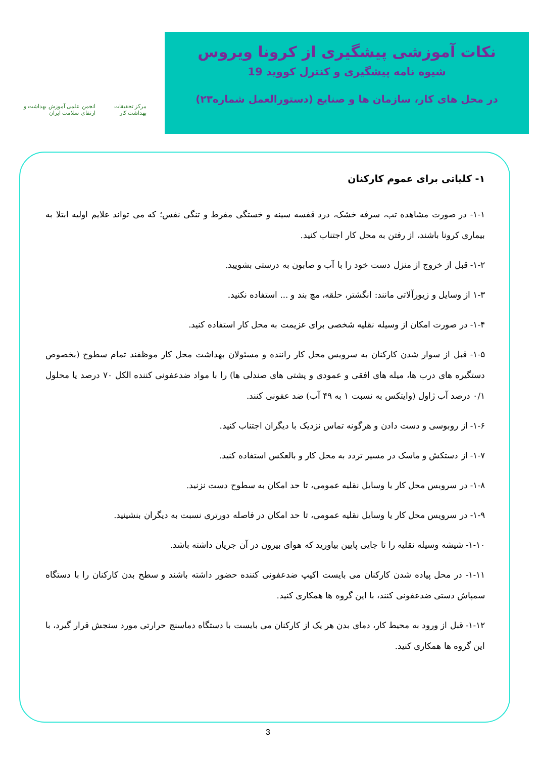نکات آموزشی پیشگیری از کرونا ویروس
شیوه نامه پیشگیری و کنترل کووید 19
در محل های کار، سازمان ها و صنایع (دستورالعمل شماره۲۳)
مرکز تحقیقات بهداشت کار
انجمن علمی آموزش بهداشت و ارتقای سلامت ایران
۱- کلیاتی برای عموم کارکنان
۱-۱- در صورت مشاهده تب، سرفه خشک، درد قفسه سینه و خستگی مفرط و تنگی نفس؛ که می تواند علایم اولیه ابتلا به بیماری کرونا باشند، از رفتن به محل کار اجتناب کنید.
۱-۲- قبل از خروج از منزل دست خود را با آب و صابون به درستی بشویید.
۱-۳ از وسایل و زیورآلاتی مانند: انگشتر، حلقه، مچ بند و ... استفاده نکنید.
۱-۴- در صورت امکان از وسیله نقلیه شخصی برای عزیمت به محل کار استفاده کنید.
۱-۵- قبل از سوار شدن کارکنان به سرویس محل کار راننده و مسئولان بهداشت محل کار موظفند تمام سطوح (بخصوص دستگیره های درب ها، میله های افقی و عمودی و پشتی های صندلی ها) را با مواد ضدعفونی کننده الکل ۷۰ درصد یا محلول ۰/۱ درصد آب ژاول (وایتکس به نسبت ۱ به ۴۹ آب) ضد عفونی کنند.
۱-۶- از روبوسی و دست دادن و هرگونه تماس نزدیک با دیگران اجتناب کنید.
۱-۷- از دستکش و ماسک در مسیر تردد به محل کار و بالعکس استفاده کنید.
۱-۸- در سرویس محل کار یا وسایل نقلیه عمومی، تا حد امکان به سطوح دست نزنید.
۱-۹- در سرویس محل کار یا وسایل نقلیه عمومی، تا حد امکان در فاصله دورتری نسبت به دیگران بنشینید.
۱-۱۰- شیشه وسیله نقلیه را تا جایی پایین بیاورید که هوای بیرون در آن جریان داشته باشد.
۱-۱۱- در محل پیاده شدن کارکنان می بایست اکیپ ضدعفونی کننده حضور داشته باشند و سطح بدن کارکنان را با دستگاه سمپاش دستی ضدعفونی کنند، با این گروه ها همکاری کنید.
۱-۱۲- قبل از ورود به محیط کار، دمای بدن هر یک از کارکنان می بایست با دستگاه دماسنج حرارتی مورد سنجش قرار گیرد، با این گروه ها همکاری کنید.
3